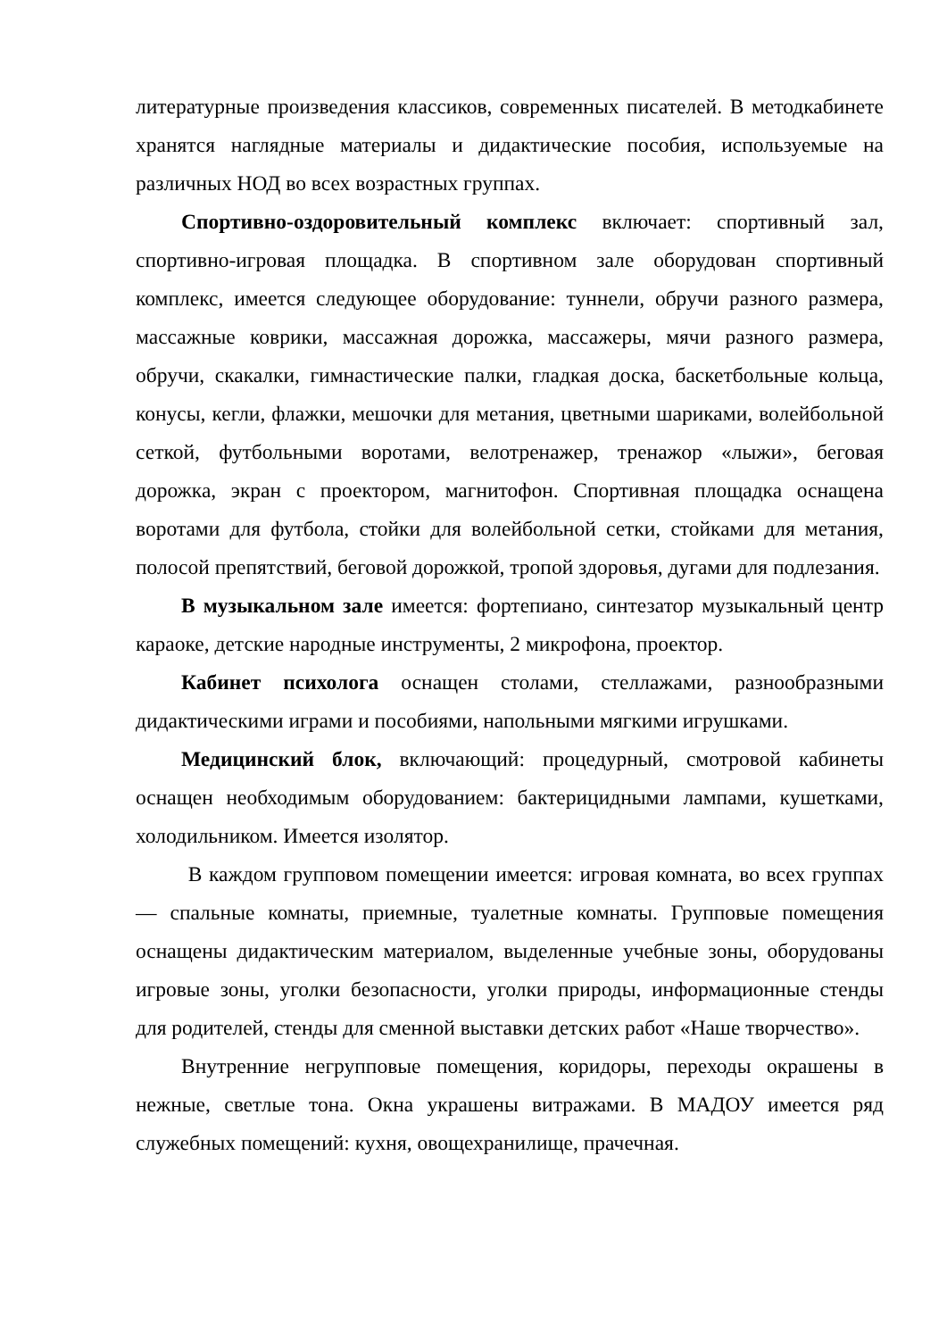литературные произведения классиков, современных писателей. В методкабинете хранятся наглядные материалы и дидактические пособия, используемые на различных НОД во всех возрастных группах.
Спортивно-оздоровительный комплекс включает: спортивный зал, спортивно-игровая площадка. В спортивном зале оборудован спортивный комплекс, имеется следующее оборудование: туннели, обручи разного размера, массажные коврики, массажная дорожка, массажеры, мячи разного размера, обручи, скакалки, гимнастические палки, гладкая доска, баскетбольные кольца, конусы, кегли, флажки, мешочки для метания, цветными шариками, волейбольной сеткой, футбольными воротами, велотренажер, тренажор «лыжи», беговая дорожка, экран с проектором, магнитофон. Спортивная площадка оснащена воротами для футбола, стойки для волейбольной сетки, стойками для метания, полосой препятствий, беговой дорожкой, тропой здоровья, дугами для подлезания.
В музыкальном зале имеется: фортепиано, синтезатор музыкальный центр караоке, детские народные инструменты, 2 микрофона, проектор.
Кабинет психолога оснащен столами, стеллажами, разнообразными дидактическими играми и пособиями, напольными мягкими игрушками.
Медицинский блок, включающий: процедурный, смотровой кабинеты оснащен необходимым оборудованием: бактерицидными лампами, кушетками, холодильником. Имеется изолятор.
В каждом групповом помещении имеется: игровая комната, во всех группах — спальные комнаты, приемные, туалетные комнаты. Групповые помещения оснащены дидактическим материалом, выделенные учебные зоны, оборудованы игровые зоны, уголки безопасности, уголки природы, информационные стенды для родителей, стенды для сменной выставки детских работ «Наше творчество».
Внутренние негрупповые помещения, коридоры, переходы окрашены в нежные, светлые тона. Окна украшены витражами. В МАДОУ имеется ряд служебных помещений: кухня, овощехранилище, прачечная.